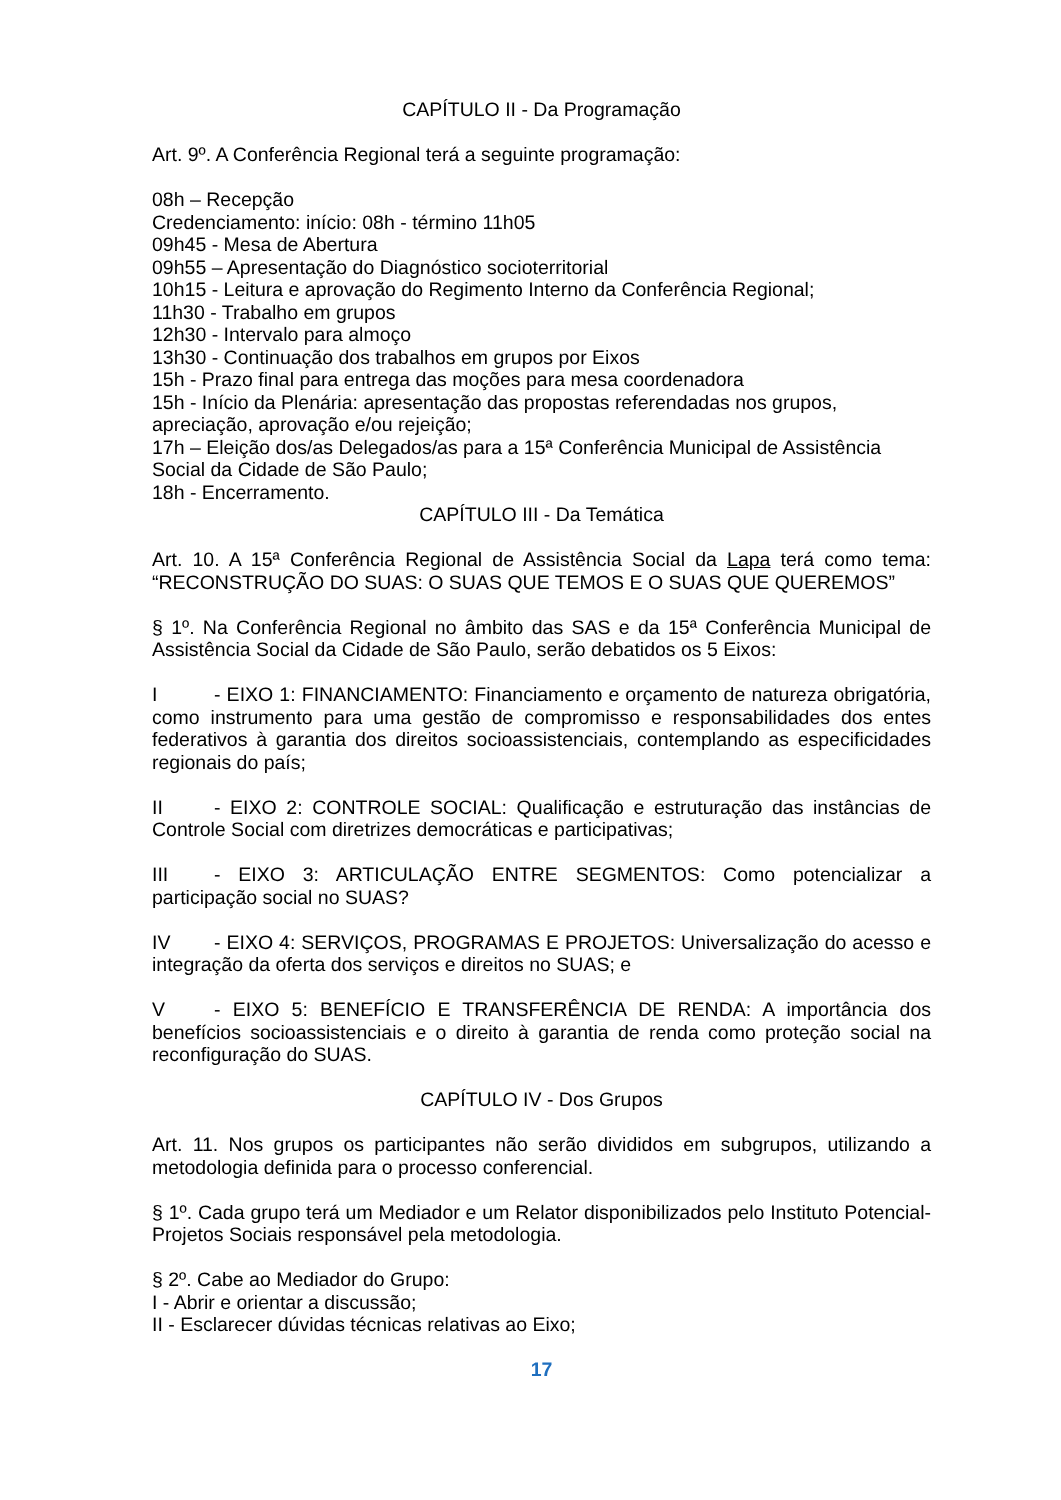CAPÍTULO II - Da Programação
Art. 9º. A Conferência Regional terá a seguinte programação:
08h – Recepção
Credenciamento: início: 08h - término 11h05
09h45 - Mesa de Abertura
09h55 – Apresentação do Diagnóstico socioterritorial
10h15 - Leitura e aprovação do Regimento Interno da Conferência Regional;
11h30 - Trabalho em grupos
12h30 - Intervalo para almoço
13h30 - Continuação dos trabalhos em grupos por Eixos
15h - Prazo final para entrega das moções para mesa coordenadora
15h - Início da Plenária: apresentação das propostas referendadas nos grupos, apreciação, aprovação e/ou rejeição;
17h – Eleição dos/as Delegados/as para a 15ª Conferência Municipal de Assistência Social da Cidade de São Paulo;
18h - Encerramento.
CAPÍTULO III - Da Temática
Art. 10. A 15ª Conferência Regional de Assistência Social da Lapa terá como tema: “RECONSTRUÇÃO DO SUAS: O SUAS QUE TEMOS E O SUAS QUE QUEREMOS”
§ 1º. Na Conferência Regional no âmbito das SAS e da 15ª Conferência Municipal de Assistência Social da Cidade de São Paulo, serão debatidos os 5 Eixos:
I - EIXO 1: FINANCIAMENTO: Financiamento e orçamento de natureza obrigatória, como instrumento para uma gestão de compromisso e responsabilidades dos entes federativos à garantia dos direitos socioassistenciais, contemplando as especificidades regionais do país;
II - EIXO 2: CONTROLE SOCIAL: Qualificação e estruturação das instâncias de Controle Social com diretrizes democráticas e participativas;
III - EIXO 3: ARTICULAÇÃO ENTRE SEGMENTOS: Como potencializar a participação social no SUAS?
IV - EIXO 4: SERVIÇOS, PROGRAMAS E PROJETOS: Universalização do acesso e integração da oferta dos serviços e direitos no SUAS; e
V - EIXO 5: BENEFÍCIO E TRANSFERÊNCIA DE RENDA: A importância dos benefícios socioassistenciais e o direito à garantia de renda como proteção social na reconfiguração do SUAS.
CAPÍTULO IV - Dos Grupos
Art. 11. Nos grupos os participantes não serão divididos em subgrupos, utilizando a metodologia definida para o processo conferencial.
§ 1º. Cada grupo terá um Mediador e um Relator disponibilizados pelo Instituto Potencial-Projetos Sociais responsável pela metodologia.
§ 2º. Cabe ao Mediador do Grupo:
I - Abrir e orientar a discussão;
II - Esclarecer dúvidas técnicas relativas ao Eixo;
17